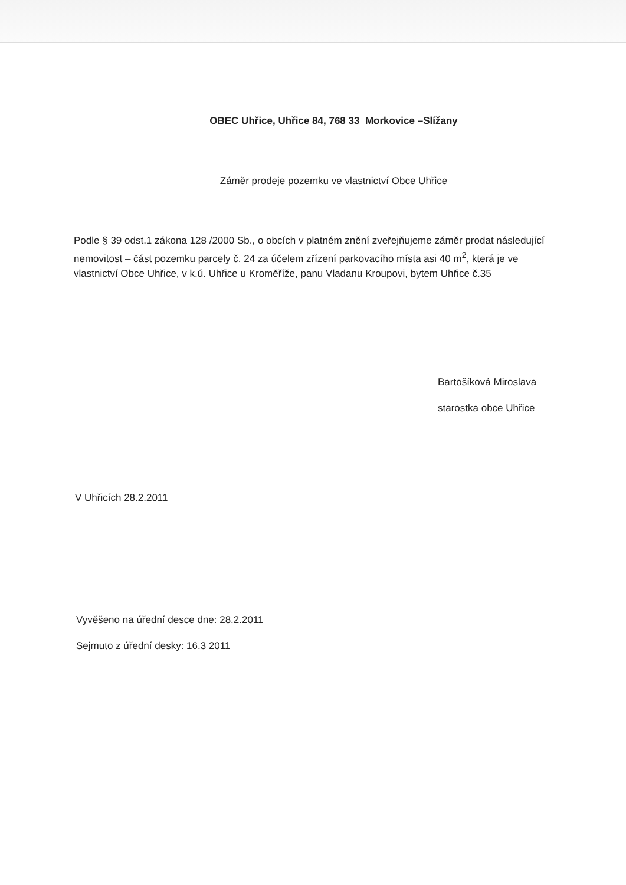OBEC Uhřice, Uhřice 84, 768 33 Morkovice –Slížany
Záměr prodeje pozemku ve vlastnictví Obce Uhřice
Podle § 39 odst.1 zákona 128 /2000 Sb., o obcích v platném znění zveřejňujeme záměr prodat následující nemovitost – část pozemku parcely č. 24 za účelem zřízení parkovacího místa asi 40 m<sup>2</sup>, která je ve vlastnictví Obce Uhřice, v k.ú. Uhřice u Kroměříže, panu Vladanu Kroupovi, bytem Uhřice č.35
Bartošíková Miroslava
starostka obce Uhřice
V Uhřicích 28.2.2011
Vyvěšeno na úřední desce dne: 28.2.2011
Sejmuto z úřední desky: 16.3 2011